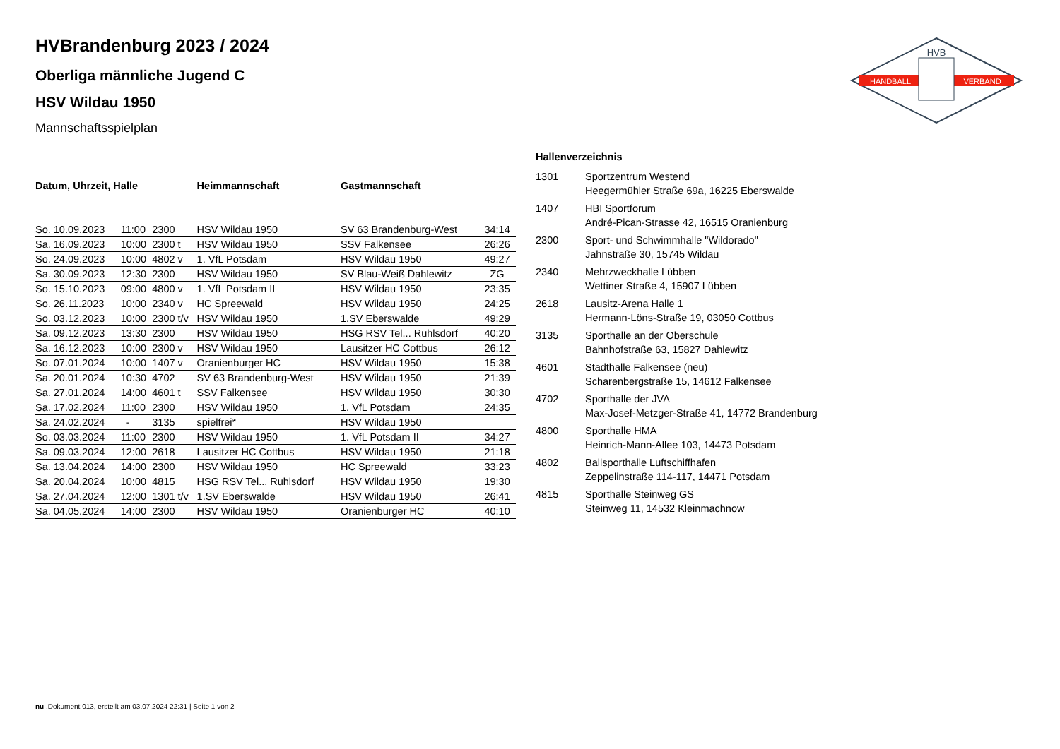HVB
HANDBALL
VERBAND
HVBrandenburg 2023 / 2024
Oberliga männliche Jugend C
HSV Wildau 1950
Mannschaftsspielplan
| Datum, Uhrzeit, Halle | | | Heimmannschaft | Gastmannschaft | |
| --- | --- | --- | --- | --- | --- |
| So. 10.09.2023 | 11:00 | 2300 | HSV Wildau 1950 | SV 63 Brandenburg-West | 34:14 |
| Sa. 16.09.2023 | 10:00 | 2300 t | HSV Wildau 1950 | SSV Falkensee | 26:26 |
| So. 24.09.2023 | 10:00 | 4802 v | 1. VfL Potsdam | HSV Wildau 1950 | 49:27 |
| Sa. 30.09.2023 | 12:30 | 2300 | HSV Wildau 1950 | SV Blau-Weiß Dahlewitz | ZG |
| So. 15.10.2023 | 09:00 | 4800 v | 1. VfL Potsdam II | HSV Wildau 1950 | 23:35 |
| So. 26.11.2023 | 10:00 | 2340 v | HC Spreewald | HSV Wildau 1950 | 24:25 |
| So. 03.12.2023 | 10:00 | 2300 t/v | HSV Wildau 1950 | 1.SV Eberswalde | 49:29 |
| Sa. 09.12.2023 | 13:30 | 2300 | HSV Wildau 1950 | HSG RSV Tel... Ruhlsdorf | 40:20 |
| Sa. 16.12.2023 | 10:00 | 2300 v | HSV Wildau 1950 | Lausitzer HC Cottbus | 26:12 |
| So. 07.01.2024 | 10:00 | 1407 v | Oranienburger HC | HSV Wildau 1950 | 15:38 |
| Sa. 20.01.2024 | 10:30 | 4702 | SV 63 Brandenburg-West | HSV Wildau 1950 | 21:39 |
| Sa. 27.01.2024 | 14:00 | 4601 t | SSV Falkensee | HSV Wildau 1950 | 30:30 |
| Sa. 17.02.2024 | 11:00 | 2300 | HSV Wildau 1950 | 1. VfL Potsdam | 24:35 |
| Sa. 24.02.2024 | - | 3135 | spielfrei* | HSV Wildau 1950 | |
| So. 03.03.2024 | 11:00 | 2300 | HSV Wildau 1950 | 1. VfL Potsdam II | 34:27 |
| Sa. 09.03.2024 | 12:00 | 2618 | Lausitzer HC Cottbus | HSV Wildau 1950 | 21:18 |
| Sa. 13.04.2024 | 14:00 | 2300 | HSV Wildau 1950 | HC Spreewald | 33:23 |
| Sa. 20.04.2024 | 10:00 | 4815 | HSG RSV Tel... Ruhlsdorf | HSV Wildau 1950 | 19:30 |
| Sa. 27.04.2024 | 12:00 | 1301 t/v | 1.SV Eberswalde | HSV Wildau 1950 | 26:41 |
| Sa. 04.05.2024 | 14:00 | 2300 | HSV Wildau 1950 | Oranienburger HC | 40:10 |
| Hallenverzeichnis | |
| --- | --- |
| 1301 | Sportzentrum Westend Heegermühler Straße 69a, 16225 Eberswalde |
| 1407 | HBI Sportforum André-Pican-Strasse 42, 16515 Oranienburg |
| 2300 | Sport- und Schwimmhalle "Wildorado" Jahnstraße 30, 15745 Wildau |
| 2340 | Mehrzweckhalle Lübben Wettiner Straße 4, 15907 Lübben |
| 2618 | Lausitz-Arena Halle 1 Hermann-Löns-Straße 19, 03050 Cottbus |
| 3135 | Sporthalle an der Oberschule Bahnhofstraße 63, 15827 Dahlewitz |
| 4601 | Stadthalle Falkensee (neu) Scharenbergstraße 15, 14612 Falkensee |
| 4702 | Sporthalle der JVA Max-Josef-Metzger-Straße 41, 14772 Brandenburg |
| 4800 | Sporthalle HMA Heinrich-Mann-Allee 103, 14473 Potsdam |
| 4802 | Ballsporthalle Luftschiffhafen Zeppelinstraße 114-117, 14471 Potsdam |
| 4815 | Sporthalle Steinweg GS Steinweg 11, 14532 Kleinmachnow |
nu .Dokument 013, erstellt am 03.07.2024 22:31 | Seite 1 von 2